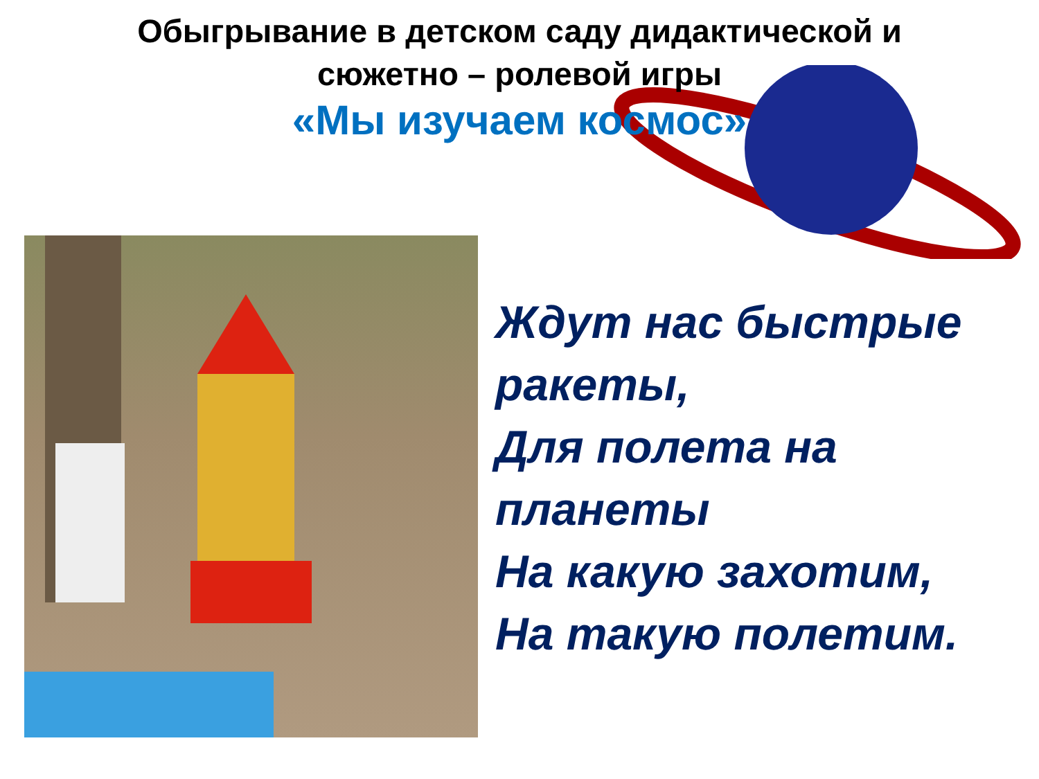Обыгрывание в детском саду дидактической и
сюжетно – ролевой игры
«Мы изучаем космос»
Ждут нас быстрые ракеты,
Для полета на планеты
На какую захотим,
На такую полетим.